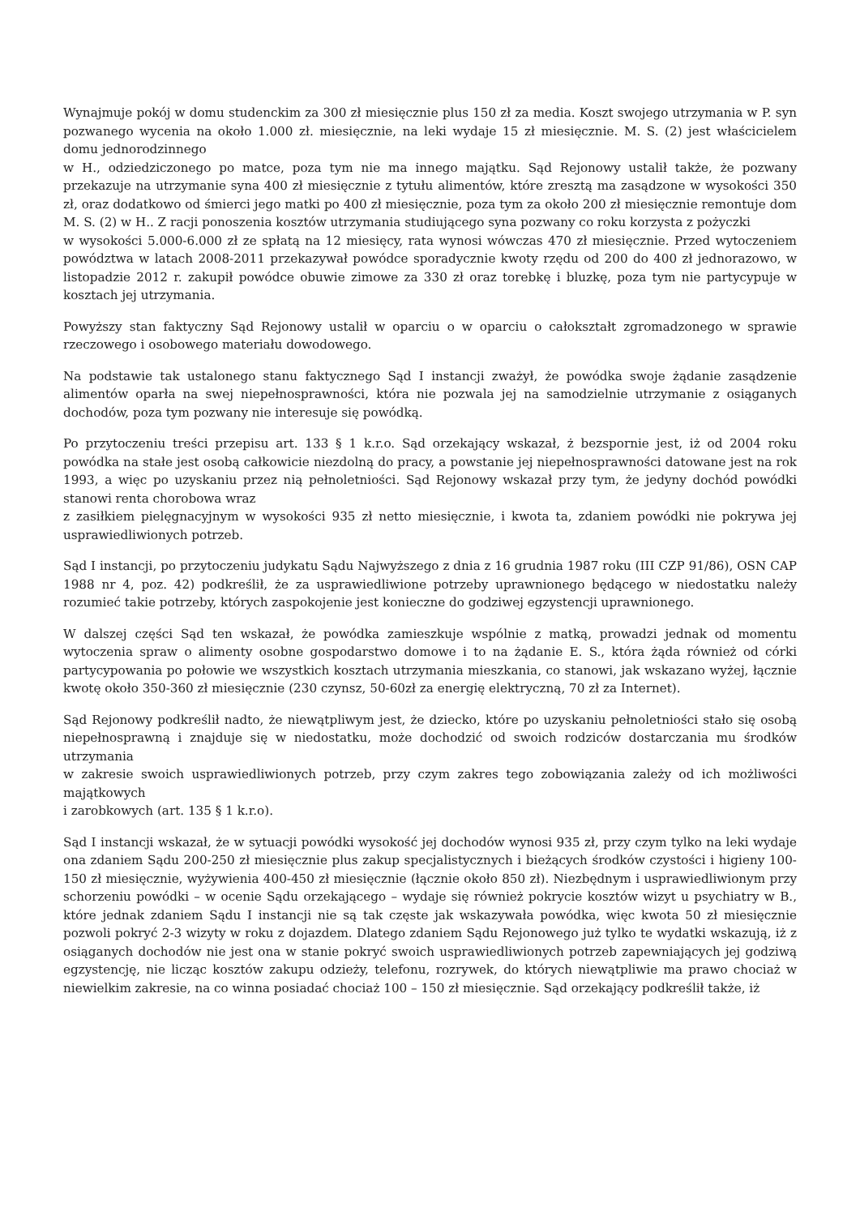Wynajmuje pokój w domu studenckim za 300 zł miesięcznie plus 150 zł za media. Koszt swojego utrzymania w P. syn pozwanego wycenia na około 1.000 zł. miesięcznie, na leki wydaje 15 zł miesięcznie. M. S. (2) jest właścicielem domu jednorodzinnego
w H., odziedziczonego po matce, poza tym nie ma innego majątku. Sąd Rejonowy ustalił także, że pozwany przekazuje na utrzymanie syna 400 zł miesięcznie z tytułu alimentów, które zresztą ma zasądzone w wysokości 350 zł, oraz dodatkowo od śmierci jego matki po 400 zł miesięcznie, poza tym za około 200 zł miesięcznie remontuje dom M. S. (2) w H.. Z racji ponoszenia kosztów utrzymania studiującego syna pozwany co roku korzysta z pożyczki
w wysokości 5.000-6.000 zł ze spłatą na 12 miesięcy, rata wynosi wówczas 470 zł miesięcznie. Przed wytoczeniem powództwa w latach 2008-2011 przekazywał powódce sporadycznie kwoty rzędu od 200 do 400 zł jednorazowo, w listopadzie 2012 r. zakupił powódce obuwie zimowe za 330 zł oraz torebkę i bluzkę, poza tym nie partycypuje w kosztach jej utrzymania.
Powyższy stan faktyczny Sąd Rejonowy ustalił w oparciu o w oparciu o całokształt zgromadzonego w sprawie rzeczowego i osobowego materiału dowodowego.
Na podstawie tak ustalonego stanu faktycznego Sąd I instancji zważył, że powódka swoje żądanie zasądzenie alimentów oparła na swej niepełnosprawności, która nie pozwala jej na samodzielnie utrzymanie z osiąganych dochodów, poza tym pozwany nie interesuje się powódką.
Po przytoczeniu treści przepisu art. 133 § 1 k.r.o. Sąd orzekający wskazał, ż bezspornie jest, iż od 2004 roku powódka na stałe jest osobą całkowicie niezdolną do pracy, a powstanie jej niepełnosprawności datowane jest na rok 1993, a więc po uzyskaniu przez nią pełnoletniości. Sąd Rejonowy wskazał przy tym, że jedyny dochód powódki stanowi renta chorobowa wraz
z zasiłkiem pielęgnacyjnym w wysokości 935 zł netto miesięcznie, i kwota ta, zdaniem powódki nie pokrywa jej usprawiedliwionych potrzeb.
Sąd I instancji, po przytoczeniu judykatu Sądu Najwyższego z dnia z 16 grudnia 1987 roku (III CZP 91/86), OSN CAP 1988 nr 4, poz. 42) podkreślił, że za usprawiedliwione potrzeby uprawnionego będącego w niedostatku należy rozumieć takie potrzeby, których zaspokojenie jest konieczne do godziwej egzystencji uprawnionego.
W dalszej części Sąd ten wskazał, że powódka zamieszkuje wspólnie z matką, prowadzi jednak od momentu wytoczenia spraw o alimenty osobne gospodarstwo domowe i to na żądanie E. S., która żąda również od córki partycypowania po połowie we wszystkich kosztach utrzymania mieszkania, co stanowi, jak wskazano wyżej, łącznie kwotę około 350-360 zł miesięcznie (230 czynsz, 50-60zł za energię elektryczną, 70 zł za Internet).
Sąd Rejonowy podkreślił nadto, że niewątpliwym jest, że dziecko, które po uzyskaniu pełnoletniości stało się osobą niepełnosprawną i znajduje się w niedostatku, może dochodzić od swoich rodziców dostarczania mu środków utrzymania
w zakresie swoich usprawiedliwionych potrzeb, przy czym zakres tego zobowiązania zależy od ich możliwości majątkowych
i zarobkowych (art. 135 § 1 k.r.o).
Sąd I instancji wskazał, że w sytuacji powódki wysokość jej dochodów wynosi 935 zł, przy czym tylko na leki wydaje ona zdaniem Sądu 200-250 zł miesięcznie plus zakup specjalistycznych i bieżących środków czystości i higieny 100-150 zł miesięcznie, wyżywienia 400-450 zł miesięcznie (łącznie około 850 zł). Niezbędnym i usprawiedliwionym przy schorzeniu powódki – w ocenie Sądu orzekającego – wydaje się również pokrycie kosztów wizyt u psychiatry w B., które jednak zdaniem Sądu I instancji nie są tak częste jak wskazywała powódka, więc kwota 50 zł miesięcznie pozwoli pokryć 2-3 wizyty w roku z dojazdem. Dlatego zdaniem Sądu Rejonowego już tylko te wydatki wskazują, iż z osiąganych dochodów nie jest ona w stanie pokryć swoich usprawiedliwionych potrzeb zapewniających jej godziwą egzystencję, nie licząc kosztów zakupu odzieży, telefonu, rozrywek, do których niewątpliwie ma prawo chociaż w niewielkim zakresie, na co winna posiadać chociaż 100 – 150 zł miesięcznie. Sąd orzekający podkreślił także, iż